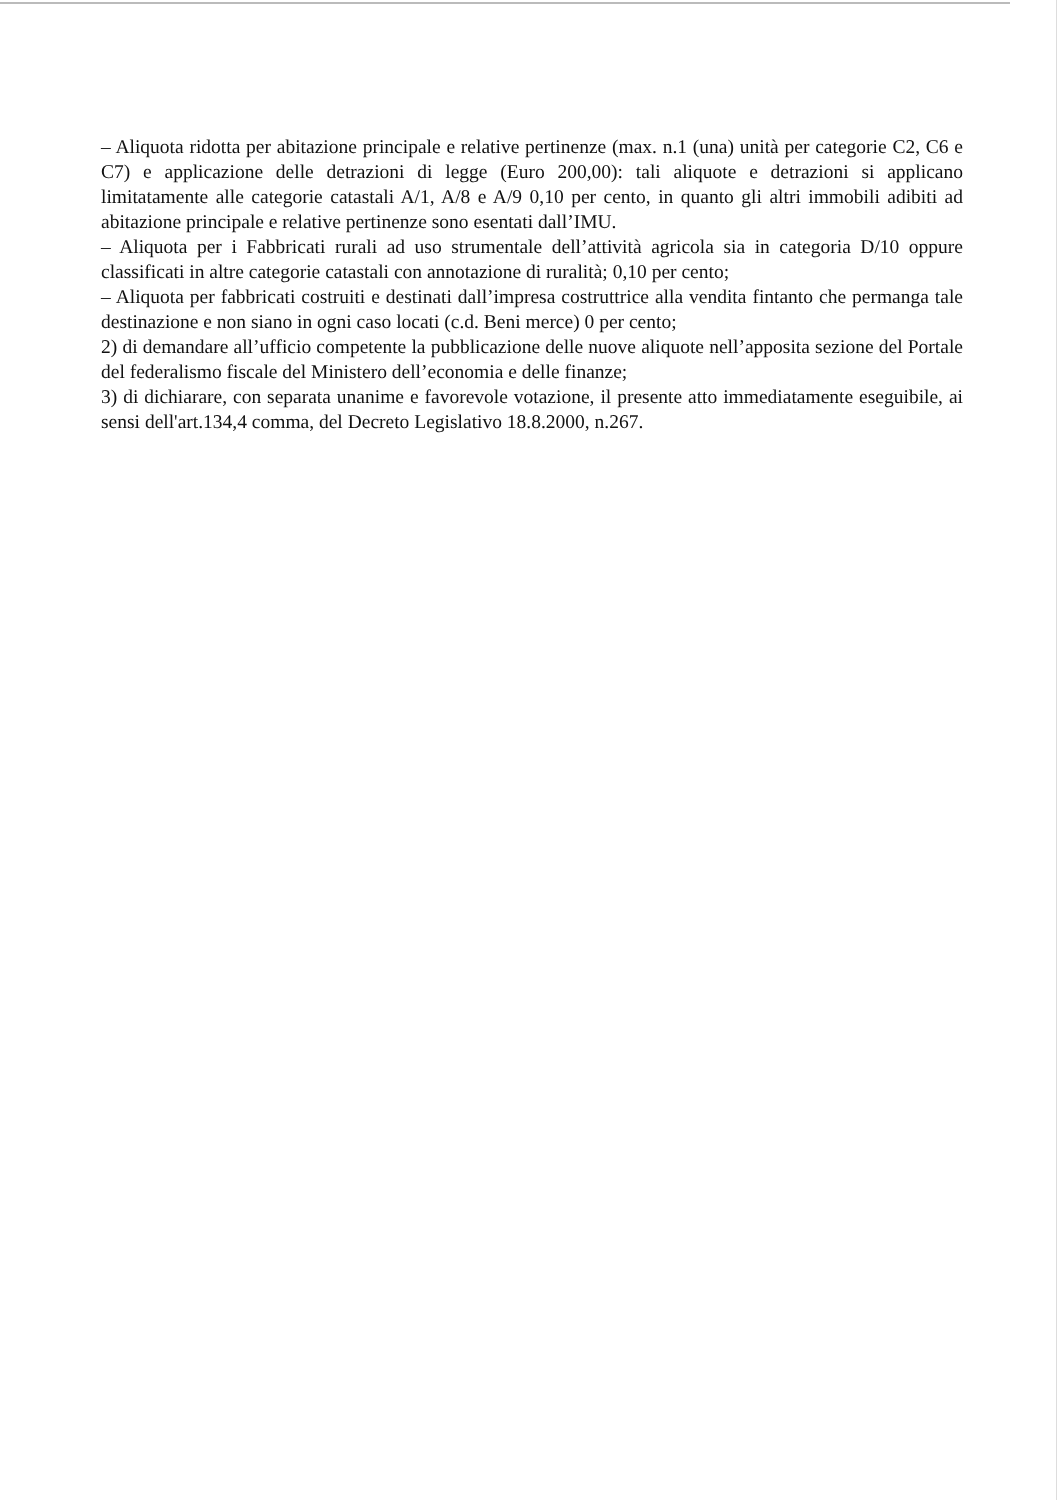– Aliquota ridotta per abitazione principale e relative pertinenze (max. n.1 (una) unità per categorie C2, C6 e C7) e applicazione delle detrazioni di legge (Euro 200,00): tali aliquote e detrazioni si applicano limitatamente alle categorie catastali A/1, A/8 e A/9 0,10 per cento, in quanto gli altri immobili adibiti ad abitazione principale e relative pertinenze sono esentati dall’IMU.
– Aliquota per i Fabbricati rurali ad uso strumentale dell’attività agricola sia in categoria D/10 oppure classificati in altre categorie catastali con annotazione di ruralità; 0,10 per cento;
– Aliquota per fabbricati costruiti e destinati dall’impresa costruttrice alla vendita fintanto che permanga tale destinazione e non siano in ogni caso locati (c.d. Beni merce) 0 per cento;
2) di demandare all’ufficio competente la pubblicazione delle nuove aliquote nell’apposita sezione del Portale del federalismo fiscale del Ministero dell’economia e delle finanze;
3) di dichiarare, con separata unanime e favorevole votazione, il presente atto immediatamente eseguibile, ai sensi dell'art.134,4 comma, del Decreto Legislativo 18.8.2000, n.267.